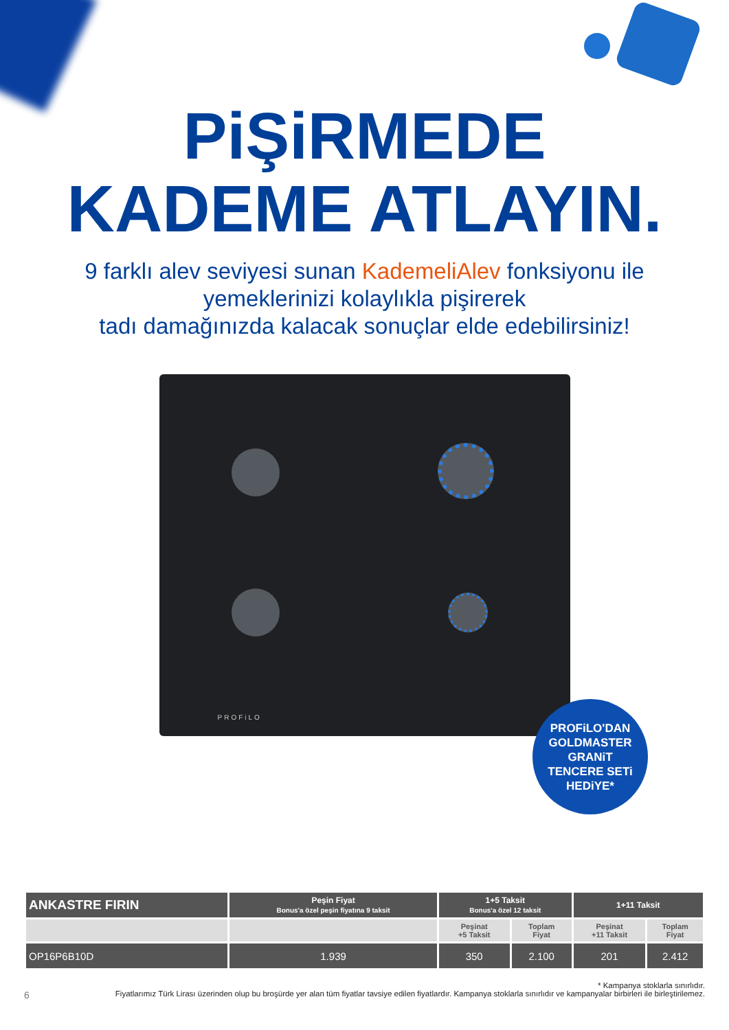PiŞiRMEDE
KADEME ATLAYIN.
9 farklı alev seviyesi sunan KademeliAlev fonksiyonu ile
yemeklerinizi kolaylıkla pişirerek
tadı damağınızda kalacak sonuçlar elde edebilirsiniz!
PROFiLO
PROFiLO'DAN
GOLDMASTER
GRANiT
TENCERE SETi
HEDiYE*
| ANKASTRE FIRIN | Peşin Fiyat Bonus'a özel peşin fiyatına 9 taksit | 1+5 Taksit Bonus'a özel 12 taksit | | 1+11 Taksit | |
| --- | --- | --- | --- | --- | --- |
| | | Peşinat +5 Taksit | Toplam Fiyat | Peşinat +11 Taksit | Toplam Fiyat |
| OP16P6B10D | 1.939 | 350 | 2.100 | 201 | 2.412 |
* Kampanya stoklarla sınırlıdır.
6 Fiyatlarımız Türk Lirası üzerinden olup bu broşürde yer alan tüm fiyatlar tavsiye edilen fiyatlardır. Kampanya stoklarla sınırlıdır ve kampanyalar birbirleri ile birleştirilemez.